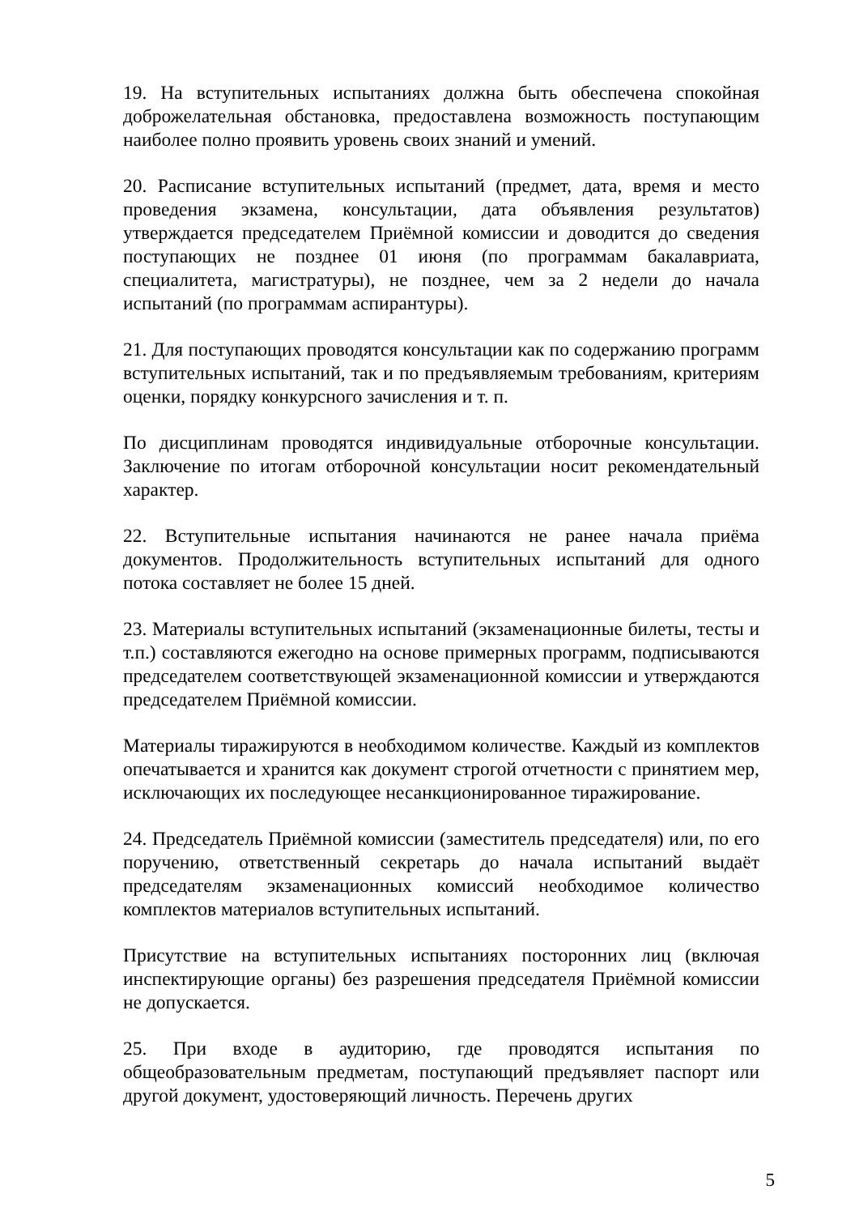19. На вступительных испытаниях должна быть обеспечена спокойная доброжелательная обстановка, предоставлена возможность поступающим наиболее полно проявить уровень своих знаний и умений.
20. Расписание вступительных испытаний (предмет, дата, время и место проведения экзамена, консультации, дата объявления результатов) утверждается председателем Приёмной комиссии и доводится до сведения поступающих не позднее 01 июня (по программам бакалавриата, специалитета, магистратуры), не позднее, чем за 2 недели до начала испытаний (по программам аспирантуры).
21. Для поступающих проводятся консультации как по содержанию программ вступительных испытаний, так и по предъявляемым требованиям, критериям оценки, порядку конкурсного зачисления и т. п.
По дисциплинам проводятся индивидуальные отборочные консультации. Заключение по итогам отборочной консультации носит рекомендательный характер.
22. Вступительные испытания начинаются не ранее начала приёма документов. Продолжительность вступительных испытаний для одного потока составляет не более 15 дней.
23. Материалы вступительных испытаний (экзаменационные билеты, тесты и т.п.) составляются ежегодно на основе примерных программ, подписываются председателем соответствующей экзаменационной комиссии и утверждаются председателем Приёмной комиссии.
Материалы тиражируются в необходимом количестве. Каждый из комплектов опечатывается и хранится как документ строгой отчетности с принятием мер, исключающих их последующее несанкционированное тиражирование.
24. Председатель Приёмной комиссии (заместитель председателя) или, по его поручению, ответственный секретарь до начала испытаний выдаёт председателям экзаменационных комиссий необходимое количество комплектов материалов вступительных испытаний.
Присутствие на вступительных испытаниях посторонних лиц (включая инспектирующие органы) без разрешения председателя Приёмной комиссии не допускается.
25. При входе в аудиторию, где проводятся испытания по общеобразовательным предметам, поступающий предъявляет паспорт или другой документ, удостоверяющий личность. Перечень других
5